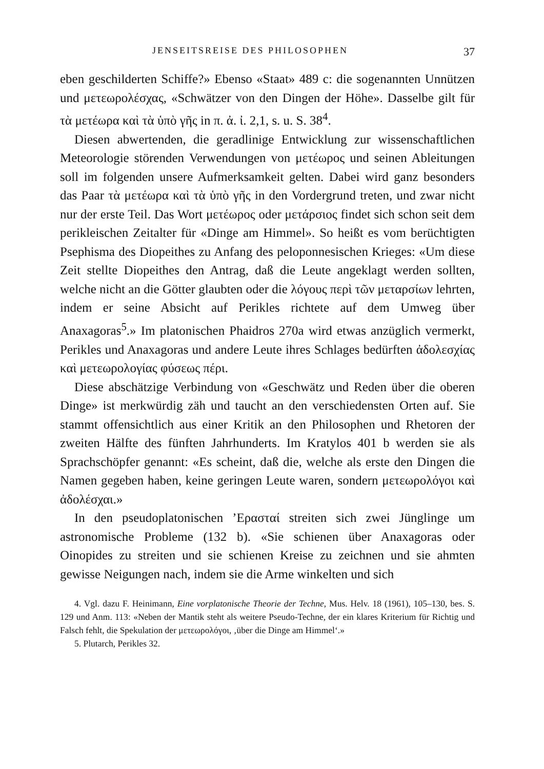JENSEITSREISE DES PHILOSOPHEN 37
eben geschilderten Schiffe?» Ebenso «Staat» 489 c: die sogenannten Unnützen und μετεωρολέσχας, «Schwätzer von den Dingen der Höhe». Dasselbe gilt für τὰ μετέωρα καὶ τὰ ὑπὸ γῆς in π. ἀ. ἰ. 2,1, s. u. S. 38<sup>4</sup>.
Diesen abwertenden, die geradlinige Entwicklung zur wissenschaftlichen Meteorologie störenden Verwendungen von μετέωρος und seinen Ableitungen soll im folgenden unsere Aufmerksamkeit gelten. Dabei wird ganz besonders das Paar τὰ μετέωρα καὶ τὰ ὑπὸ γῆς in den Vordergrund treten, und zwar nicht nur der erste Teil. Das Wort μετέωρος oder μετάρσιος findet sich schon seit dem perikleischen Zeitalter für «Dinge am Himmel». So heißt es vom berüchtigten Psephisma des Diopeithes zu Anfang des peloponnesischen Krieges: «Um diese Zeit stellte Diopeithes den Antrag, daß die Leute angeklagt werden sollten, welche nicht an die Götter glaubten oder die λόγους περὶ τῶν μεταρσίων lehrten, indem er seine Absicht auf Perikles richtete auf dem Umweg über Anaxagoras<sup>5</sup>.» Im platonischen Phaidros 270a wird etwas anzüglich vermerkt, Perikles und Anaxagoras und andere Leute ihres Schlages bedürften ἀδολεσχίας καὶ μετεωρολογίας φύσεως πέρι.
Diese abschätzige Verbindung von «Geschwätz und Reden über die oberen Dinge» ist merkwürdig zäh und taucht an den verschiedensten Orten auf. Sie stammt offensichtlich aus einer Kritik an den Philosophen und Rhetoren der zweiten Hälfte des fünften Jahrhunderts. Im Kratylos 401 b werden sie als Sprachschöpfer genannt: «Es scheint, daß die, welche als erste den Dingen die Namen gegeben haben, keine geringen Leute waren, sondern μετεωρολόγοι καὶ ἀδολέσχαι.»
In den pseudoplatonischen ’Ερασταί streiten sich zwei Jünglinge um astronomische Probleme (132 b). «Sie schienen über Anaxagoras oder Oinopides zu streiten und sie schienen Kreise zu zeichnen und sie ahmten gewisse Neigungen nach, indem sie die Arme winkelten und sich
4. Vgl. dazu F. Heinimann, Eine vorplatonische Theorie der Techne, Mus. Helv. 18 (1961), 105–130, bes. S. 129 und Anm. 113: «Neben der Mantik steht als weitere Pseudo-Techne, der ein klares Kriterium für Richtig und Falsch fehlt, die Spekulation der μετεωρολόγοι, ‚über die Dinge am Himmel‘.»
5. Plutarch, Perikles 32.